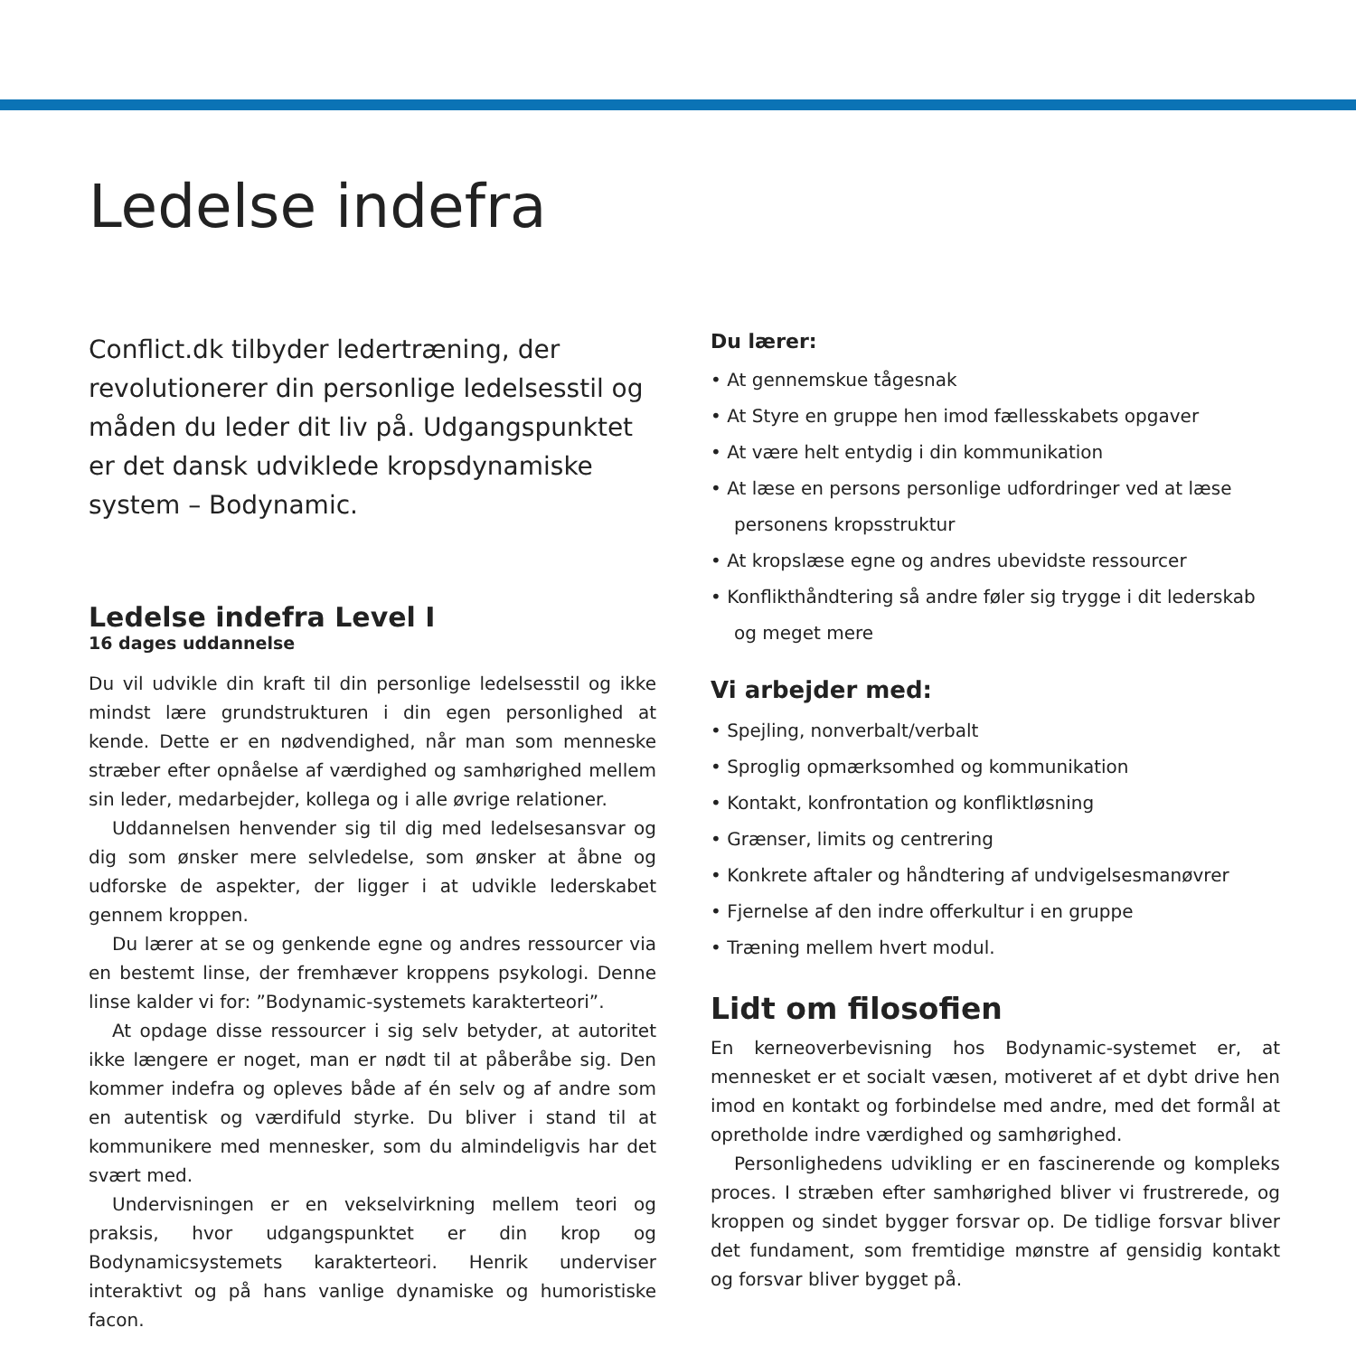Ledelse indefra
Conflict.dk tilbyder ledertræning, der revolutionerer din personlige ledelsesstil og måden du leder dit liv på. Udgangspunktet er det dansk udviklede kropsdynamiske system – Bodynamic.
Ledelse indefra Level I
16 dages uddannelse
Du vil udvikle din kraft til din personlige ledelsesstil og ikke mindst lære grundstrukturen i din egen personlighed at kende. Dette er en nødvendighed, når man som menneske stræber efter opnåelse af værdighed og samhørighed mellem sin leder, medarbejder, kollega og i alle øvrige relationer.
Uddannelsen henvender sig til dig med ledelsesansvar og dig som ønsker mere selvledelse, som ønsker at åbne og udforske de aspekter, der ligger i at udvikle lederskabet gennem kroppen.
Du lærer at se og genkende egne og andres ressourcer via en bestemt linse, der fremhæver kroppens psykologi. Denne linse kalder vi for: ”Bodynamic-systemets karakterteori”.
At opdage disse ressourcer i sig selv betyder, at autoritet ikke længere er noget, man er nødt til at påberåbe sig. Den kommer indefra og opleves både af én selv og af andre som en autentisk og værdifuld styrke. Du bliver i stand til at kommunikere med mennesker, som du almindeligvis har det svært med.
Undervisningen er en vekselvirkning mellem teori og praksis, hvor udgangspunktet er din krop og Bodynamicsystemets karakterteori. Henrik underviser interaktivt og på hans vanlige dynamiske og humoristiske facon.
Du lærer:
• At gennemskue tågesnak
• At Styre en gruppe hen imod fællesskabets opgaver
• At være helt entydig i din kommunikation
• At læse en persons personlige udfordringer ved at læse personens kropsstruktur
• At kropslæse egne og andres ubevidste ressourcer
• Konflikthåndtering så andre føler sig trygge i dit lederskab og meget mere
Vi arbejder med:
• Spejling, nonverbalt/verbalt
• Sproglig opmærksomhed og kommunikation
• Kontakt, konfrontation og konfliktløsning
• Grænser, limits og centrering
• Konkrete aftaler og håndtering af undvigelsesmanøvrer
• Fjernelse af den indre offerkultur i en gruppe
• Træning mellem hvert modul.
Lidt om filosofien
En kerneoverbevisning hos Bodynamic-systemet er, at mennesket er et socialt væsen, motiveret af et dybt drive hen imod en kontakt og forbindelse med andre, med det formål at opretholde indre værdighed og samhørighed.
Personlighedens udvikling er en fascinerende og kompleks proces. I stræben efter samhørighed bliver vi frustrerede, og kroppen og sindet bygger forsvar op. De tidlige forsvar bliver det fundament, som fremtidige mønstre af gensidig kontakt og forsvar bliver bygget på.